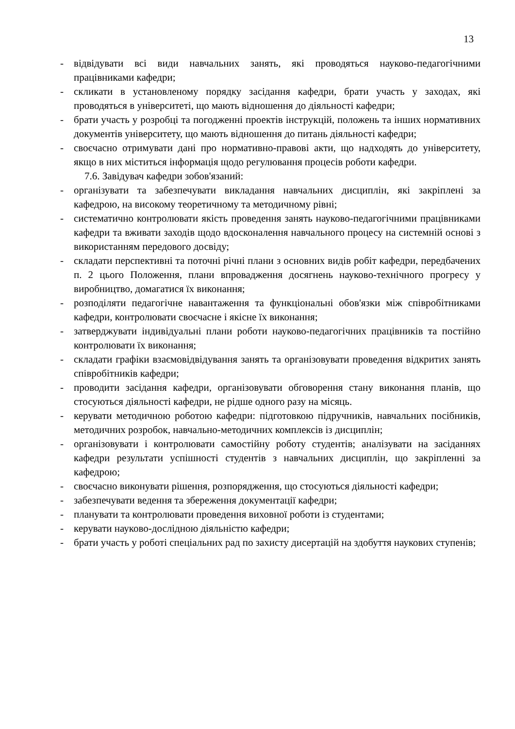13
- відвідувати всі види навчальних занять, які проводяться науково-педагогічними працівниками кафедри;
- скликати в установленому порядку засідання кафедри, брати участь у заходах, які проводяться в університеті, що мають відношення до діяльності кафедри;
- брати участь у розробці та погодженні проектів інструкцій, положень та інших нормативних документів університету, що мають відношення до питань діяльності кафедри;
- своєчасно отримувати дані про нормативно-правові акти, що надходять до університету, якщо в них міститься інформація щодо регулювання процесів роботи кафедри.
7.6. Завідувач кафедри зобов'язаний:
- організувати та забезпечувати викладання навчальних дисциплін, які закріплені за кафедрою, на високому теоретичному та методичному рівні;
- систематично контролювати якість проведення занять науково-педагогічними працівниками кафедри та вживати заходів щодо вдосконалення навчального процесу на системній основі з використанням передового досвіду;
- складати перспективні та поточні річні плани з основних видів робіт кафедри, передбачених п. 2 цього Положення, плани впровадження досягнень науково-технічного прогресу у виробництво, домагатися їх виконання;
- розподіляти педагогічне навантаження та функціональні обов'язки між співробітниками кафедри, контролювати своєчасне і якісне їх виконання;
- затверджувати індивідуальні плани роботи науково-педагогічних працівників та постійно контролювати їх виконання;
- складати графіки взаємовідвідування занять та організовувати проведення відкритих занять співробітників кафедри;
- проводити засідання кафедри, організовувати обговорення стану виконання планів, що стосуються діяльності кафедри, не рідше одного разу на місяць.
- керувати методичною роботою кафедри: підготовкою підручників, навчальних посібників, методичних розробок, навчально-методичних комплексів із дисциплін;
- організовувати і контролювати самостійну роботу студентів; аналізувати на засіданнях кафедри результати успішності студентів з навчальних дисциплін, що закріпленні за кафедрою;
- своєчасно виконувати рішення, розпорядження, що стосуються діяльності кафедри;
- забезпечувати ведення та збереження документації кафедри;
- планувати та контролювати проведення виховної роботи із студентами;
- керувати науково-дослідною діяльністю кафедри;
- брати участь у роботі спеціальних рад по захисту дисертацій на здобуття наукових ступенів;